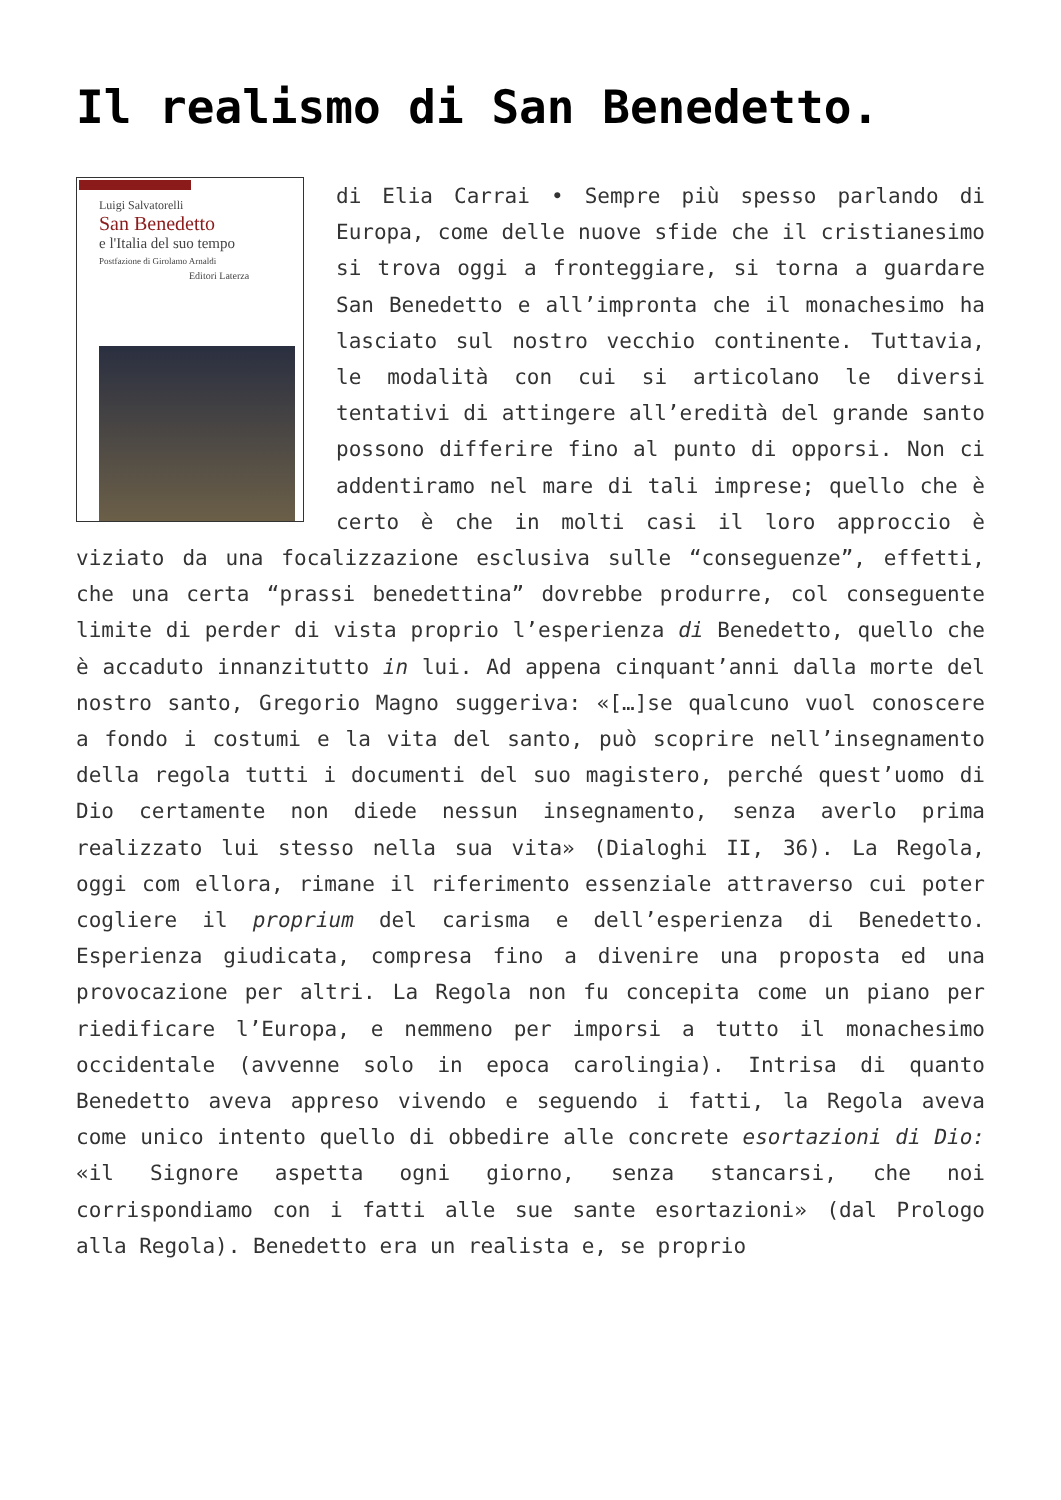Il realismo di San Benedetto.
Luigi Salvatorelli
San Benedetto
e l'Italia del suo tempo
Postfazione di Girolamo Arnaldi
Editori Laterza
di Elia Carrai • Sempre più spesso parlando di Europa, come delle nuove sfide che il cristianesimo si trova oggi a fronteggiare, si torna a guardare San Benedetto e all’impronta che il monachesimo ha lasciato sul nostro vecchio continente. Tuttavia, le modalità con cui si articolano le diversi tentativi di attingere all’eredità del grande santo possono differire fino al punto di opporsi. Non ci addentiramo nel mare di tali imprese; quello che è certo è che in molti casi il loro approccio è viziato da una focalizzazione esclusiva sulle “conseguenze”, effetti, che una certa “prassi benedettina” dovrebbe produrre, col conseguente limite di perder di vista proprio l’esperienza di Benedetto, quello che è accaduto innanzitutto in lui. Ad appena cinquant’anni dalla morte del nostro santo, Gregorio Magno suggeriva: «[…]se qualcuno vuol conoscere a fondo i costumi e la vita del santo, può scoprire nell’insegnamento della regola tutti i documenti del suo magistero, perché quest’uomo di Dio certamente non diede nessun insegnamento, senza averlo prima realizzato lui stesso nella sua vita» (Dialoghi II, 36). La Regola, oggi com ellora, rimane il riferimento essenziale attraverso cui poter cogliere il proprium del carisma e dell’esperienza di Benedetto. Esperienza giudicata, compresa fino a divenire una proposta ed una provocazione per altri. La Regola non fu concepita come un piano per riedificare l’Europa, e nemmeno per imporsi a tutto il monachesimo occidentale (avvenne solo in epoca carolingia). Intrisa di quanto Benedetto aveva appreso vivendo e seguendo i fatti, la Regola aveva come unico intento quello di obbedire alle concrete esortazioni di Dio: «il Signore aspetta ogni giorno, senza stancarsi, che noi corrispondiamo con i fatti alle sue sante esortazioni» (dal Prologo alla Regola). Benedetto era un realista e, se proprio